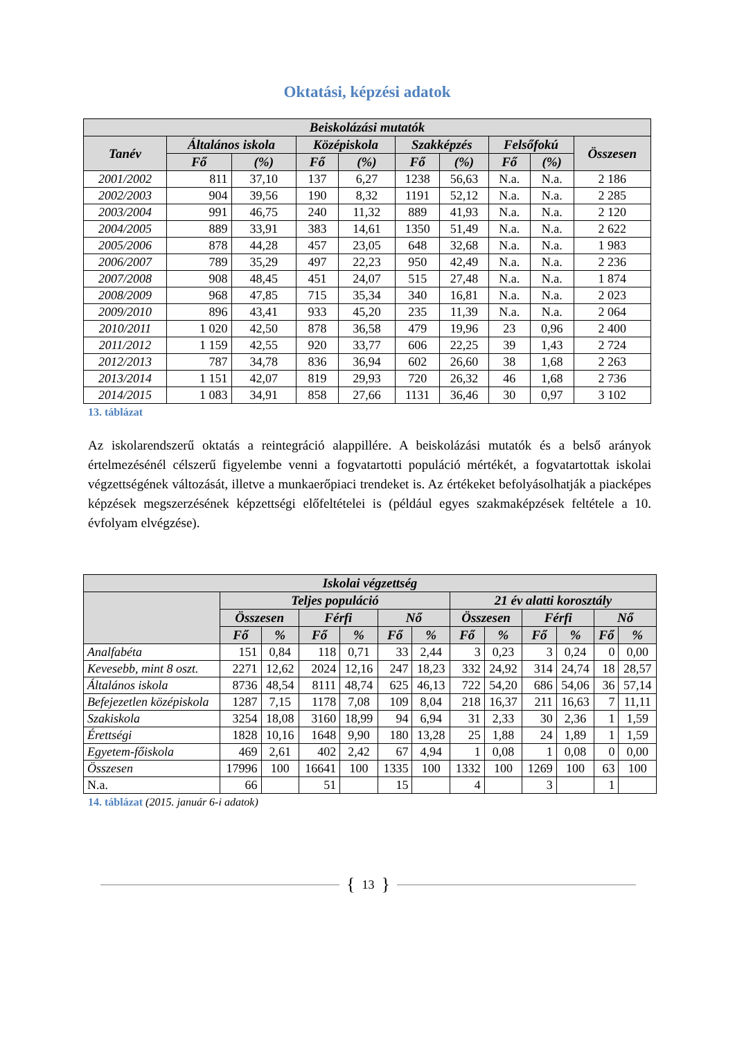Oktatási, képzési adatok
| Beiskolázási mutatók | | | | | | | | | |
| --- | --- | --- | --- | --- | --- | --- | --- | --- | --- |
| Tanév | Általános iskola | | Középiskola | | Szakképzés | | Felsőfokú | | Összesen |
| | Fő | (%) | Fő | (%) | Fő | (%) | Fő | (%) | |
| 2001/2002 | 811 | 37,10 | 137 | 6,27 | 1238 | 56,63 | N.a. | N.a. | 2 186 |
| 2002/2003 | 904 | 39,56 | 190 | 8,32 | 1191 | 52,12 | N.a. | N.a. | 2 285 |
| 2003/2004 | 991 | 46,75 | 240 | 11,32 | 889 | 41,93 | N.a. | N.a. | 2 120 |
| 2004/2005 | 889 | 33,91 | 383 | 14,61 | 1350 | 51,49 | N.a. | N.a. | 2 622 |
| 2005/2006 | 878 | 44,28 | 457 | 23,05 | 648 | 32,68 | N.a. | N.a. | 1 983 |
| 2006/2007 | 789 | 35,29 | 497 | 22,23 | 950 | 42,49 | N.a. | N.a. | 2 236 |
| 2007/2008 | 908 | 48,45 | 451 | 24,07 | 515 | 27,48 | N.a. | N.a. | 1 874 |
| 2008/2009 | 968 | 47,85 | 715 | 35,34 | 340 | 16,81 | N.a. | N.a. | 2 023 |
| 2009/2010 | 896 | 43,41 | 933 | 45,20 | 235 | 11,39 | N.a. | N.a. | 2 064 |
| 2010/2011 | 1 020 | 42,50 | 878 | 36,58 | 479 | 19,96 | 23 | 0,96 | 2 400 |
| 2011/2012 | 1 159 | 42,55 | 920 | 33,77 | 606 | 22,25 | 39 | 1,43 | 2 724 |
| 2012/2013 | 787 | 34,78 | 836 | 36,94 | 602 | 26,60 | 38 | 1,68 | 2 263 |
| 2013/2014 | 1 151 | 42,07 | 819 | 29,93 | 720 | 26,32 | 46 | 1,68 | 2 736 |
| 2014/2015 | 1 083 | 34,91 | 858 | 27,66 | 1131 | 36,46 | 30 | 0,97 | 3 102 |
13. táblázat
Az iskolarendszerű oktatás a reintegráció alappillére. A beiskolázási mutatók és a belső arányok értelmezésénél célszerű figyelembe venni a fogvatartotti populáció mértékét, a fogvatartottak iskolai végzettségének változását, illetve a munkaerőpiaci trendeket is. Az értékeket befolyásolhatják a piacképes képzések megszerzésének képzettségi előfeltételei is (például egyes szakmaképzések feltétele a 10. évfolyam elvégzése).
| Iskolai végzettség | | | | | | | | | | | | |
| --- | --- | --- | --- | --- | --- | --- | --- | --- | --- | --- | --- | --- |
| | Teljes populáció | | | | | | 21 év alatti korosztály | | | | | |
| | Összesen | | Férfi | | Nő | | Összesen | | Férfi | | Nő | |
| | Fő | % | Fő | % | Fő | % | Fő | % | Fő | % | Fő | % |
| Analfabéta | 151 | 0,84 | 118 | 0,71 | 33 | 2,44 | 3 | 0,23 | 3 | 0,24 | 0 | 0,00 |
| Kevesebb, mint 8 oszt. | 2271 | 12,62 | 2024 | 12,16 | 247 | 18,23 | 332 | 24,92 | 314 | 24,74 | 18 | 28,57 |
| Általános iskola | 8736 | 48,54 | 8111 | 48,74 | 625 | 46,13 | 722 | 54,20 | 686 | 54,06 | 36 | 57,14 |
| Befejezetlen középiskola | 1287 | 7,15 | 1178 | 7,08 | 109 | 8,04 | 218 | 16,37 | 211 | 16,63 | 7 | 11,11 |
| Szakiskola | 3254 | 18,08 | 3160 | 18,99 | 94 | 6,94 | 31 | 2,33 | 30 | 2,36 | 1 | 1,59 |
| Érettségi | 1828 | 10,16 | 1648 | 9,90 | 180 | 13,28 | 25 | 1,88 | 24 | 1,89 | 1 | 1,59 |
| Egyetem-főiskola | 469 | 2,61 | 402 | 2,42 | 67 | 4,94 | 1 | 0,08 | 1 | 0,08 | 0 | 0,00 |
| Összesen | 17996 | 100 | 16641 | 100 | 1335 | 100 | 1332 | 100 | 1269 | 100 | 63 | 100 |
| N.a. | 66 | | 51 | | 15 | | 4 | | 3 | | 1 | |
14. táblázat (2015. január 6-i adatok)
{ 13 }